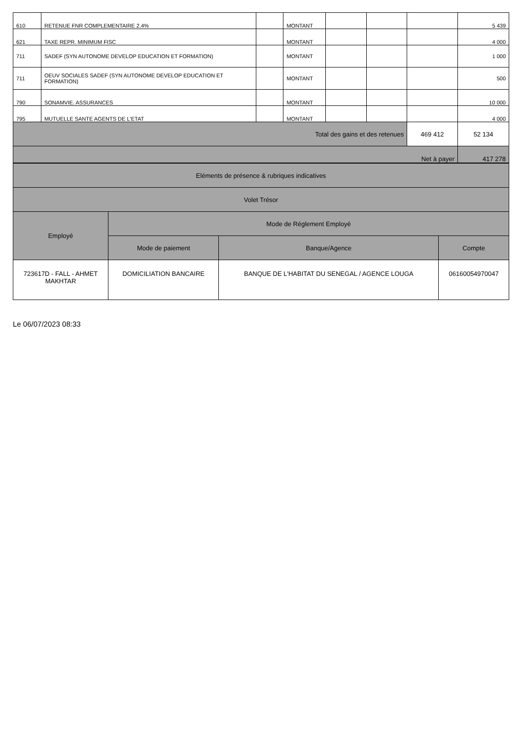| 610 | RETENUE FNR COMPLEMENTAIRE 2.4% | | MONTANT | | | | 5 439 |
| 621 | TAXE REPR. MINIMUM FISC | | MONTANT | | | | 4 000 |
| 711 | SADEF (SYN AUTONOME DEVELOP EDUCATION ET FORMATION) | | MONTANT | | | | 1 000 |
| 711 | OEUV SOCIALES SADEF (SYN AUTONOME DEVELOP EDUCATION ET FORMATION) | | MONTANT | | | | 500 |
| 790 | SONAMVIE. ASSURANCES | | MONTANT | | | | 10 000 |
| 795 | MUTUELLE SANTE AGENTS DE L'ETAT | | MONTANT | | | | 4 000 |
| Total des gains et des retenues | | | | | | 469 412 | 52 134 |
| Net à payer | | | | | | | 417 278 |
| Eléments de présence & rubriques indicatives | | | |
| Volet Trésor | | | |
| Employé | Mode de Réglement Employé | | |
| | Mode de paiement | Banque/Agence | Compte |
| 723617D - FALL - AHMET MAKHTAR | DOMICILIATION BANCAIRE | BANQUE DE L'HABITAT DU SENEGAL / AGENCE LOUGA | 06160054970047 |
Le 06/07/2023 08:33